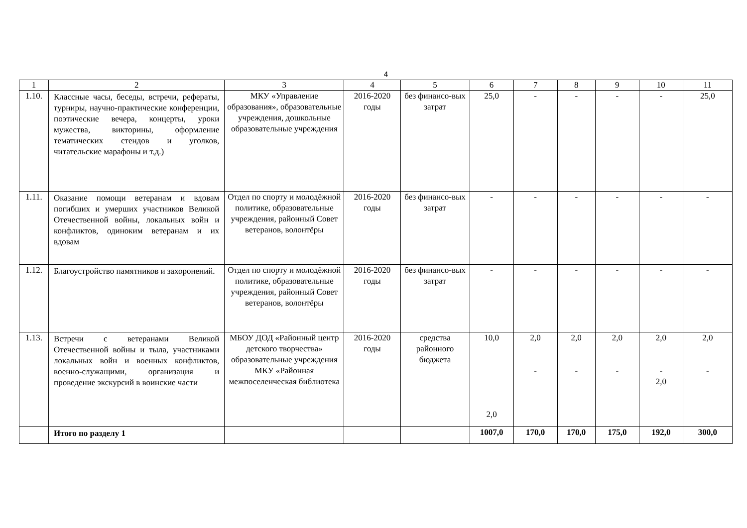4
| 1 | 2 | 3 | 4 | 5 | 6 | 7 | 8 | 9 | 10 | 11 |
| 1.10. | Классные часы, беседы, встречи, рефераты, турниры, научно-практические конференции, поэтические вечера, концерты, уроки мужества, викторины, оформление тематических стендов и уголков, читательские марафоны и т.д.) | МКУ «Управление образования», образовательные учреждения, дошкольные образовательные учреждения | 2016-2020 годы | без финансо-вых затрат | 25,0 | - | - | - | - | 25,0 |
| 1.11. | Оказание помощи ветеранам и вдовам погибших и умерших участников Великой Отечественной войны, локальных войн и конфликтов, одиноким ветеранам и их вдовам | Отдел по спорту и молодёжной политике, образовательные учреждения, районный Совет ветеранов, волонтёры | 2016-2020 годы | без финансо-вых затрат | - | - | - | - | - | - |
| 1.12. | Благоустройство памятников и захоронений. | Отдел по спорту и молодёжной политике, образовательные учреждения, районный Совет ветеранов, волонтёры | 2016-2020 годы | без финансо-вых затрат | - | - | - | - | - | - |
| 1.13. | Встречи с ветеранами Великой Отечественной войны и тыла, участниками локальных войн и военных конфликтов, военно-служащими, организация и проведение экскурсий в воинские части | МБОУ ДОД «Районный центр детского творчества» образовательные учреждения МКУ «Районная межпоселенческая библиотека | 2016-2020 годы | средства районного бюджета | 10,0 2,0 | 2,0 - | 2,0 - | 2,0 - | 2,0 - 2,0 | 2,0 - |
| | Итого по разделу 1 | | | | 1007,0 | 170,0 | 170,0 | 175,0 | 192,0 | 300,0 |